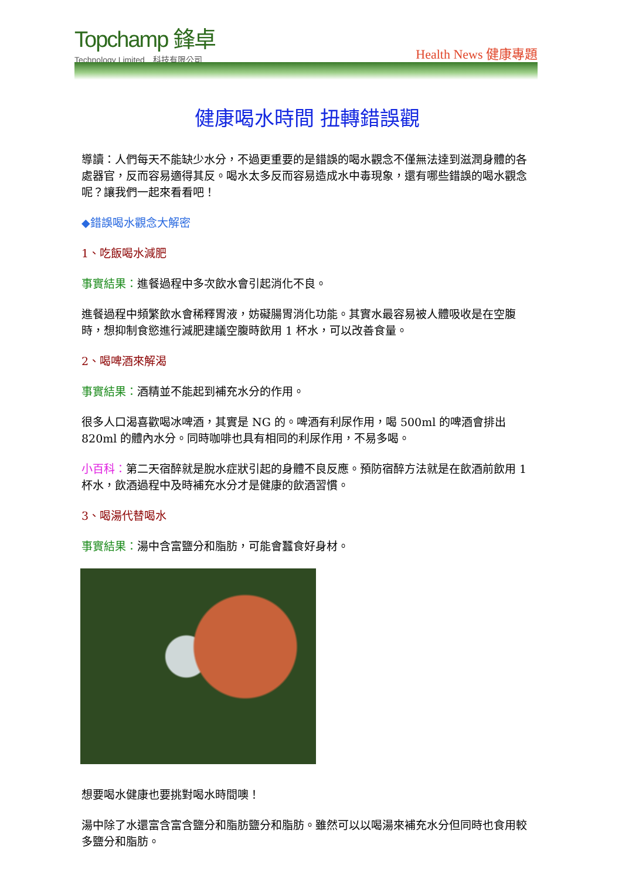Topchamp 鋒卓
Technology Limited　科技有限公司
Health News 健康專題
健康喝水時間 扭轉錯誤觀
導讀：人們每天不能缺少水分，不過更重要的是錯誤的喝水觀念不僅無法達到滋潤身體的各處器官，反而容易適得其反。喝水太多反而容易造成水中毒現象，還有哪些錯誤的喝水觀念呢？讓我們一起來看看吧！
◆錯誤喝水觀念大解密
1、吃飯喝水減肥
事實結果：進餐過程中多次飲水會引起消化不良。
進餐過程中頻繁飲水會稀釋胃液，妨礙腸胃消化功能。其實水最容易被人體吸收是在空腹時，想抑制食慾進行減肥建議空腹時飲用 1 杯水，可以改善食量。
2、喝啤酒來解渴
事實結果：酒精並不能起到補充水分的作用。
很多人口渴喜歡喝冰啤酒，其實是 NG 的。啤酒有利尿作用，喝 500ml 的啤酒會排出 820ml 的體內水分。同時咖啡也具有相同的利尿作用，不易多喝。
小百科：第二天宿醉就是脫水症狀引起的身體不良反應。預防宿醉方法就是在飲酒前飲用 1 杯水，飲酒過程中及時補充水分才是健康的飲酒習慣。
3、喝湯代替喝水
事實結果：湯中含富鹽分和脂肪，可能會蠶食好身材。
想要喝水健康也要挑對喝水時間噢！
湯中除了水還富含富含鹽分和脂肪鹽分和脂肪。雖然可以以喝湯來補充水分但同時也食用較多鹽分和脂肪。